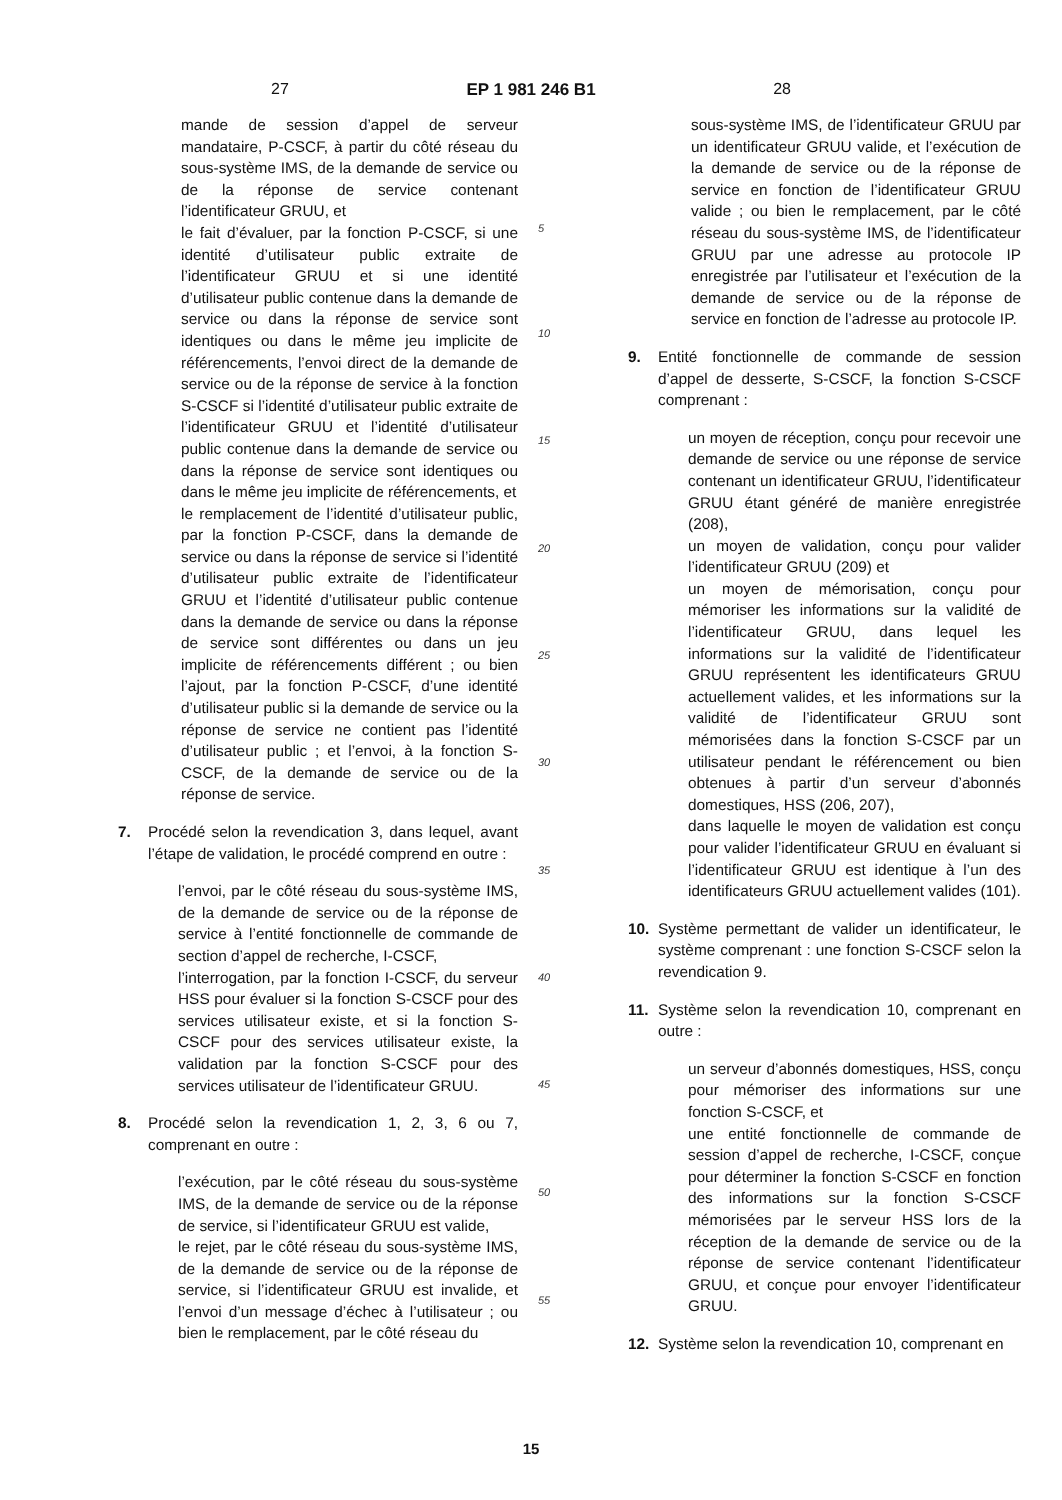27 EP 1 981 246 B1 28
mande de session d’appel de serveur mandataire, P-CSCF, à partir du côté réseau du sous-système IMS, de la demande de service ou de la réponse de service contenant l’identificateur GRUU, et
le fait d’évaluer, par la fonction P-CSCF, si une identité d’utilisateur public extraite de l’identificateur GRUU et si une identité d’utilisateur public contenue dans la demande de service ou dans la réponse de service sont identiques ou dans le même jeu implicite de référencements, l’envoi direct de la demande de service ou de la réponse de service à la fonction S-CSCF si l’identité d’utilisateur public extraite de l’identificateur GRUU et l’identité d’utilisateur public contenue dans la demande de service ou dans la réponse de service sont identiques ou dans le même jeu implicite de référencements, et
le remplacement de l’identité d’utilisateur public, par la fonction P-CSCF, dans la demande de service ou dans la réponse de service si l’identité d’utilisateur public extraite de l’identificateur GRUU et l’identité d’utilisateur public contenue dans la demande de service ou dans la réponse de service sont différentes ou dans un jeu implicite de référencements différent ; ou bien l’ajout, par la fonction P-CSCF, d’une identité d’utilisateur public si la demande de service ou la réponse de service ne contient pas l’identité d’utilisateur public ; et l’envoi, à la fonction S-CSCF, de la demande de service ou de la réponse de service.
7. Procédé selon la revendication 3, dans lequel, avant l’étape de validation, le procédé comprend en outre :
l’envoi, par le côté réseau du sous-système IMS, de la demande de service ou de la réponse de service à l’entité fonctionnelle de commande de section d’appel de recherche, I-CSCF,
l’interrogation, par la fonction I-CSCF, du serveur HSS pour évaluer si la fonction S-CSCF pour des services utilisateur existe, et si la fonction S-CSCF pour des services utilisateur existe, la validation par la fonction S-CSCF pour des services utilisateur de l’identificateur GRUU.
8. Procédé selon la revendication 1, 2, 3, 6 ou 7, comprenant en outre :
l’exécution, par le côté réseau du sous-système IMS, de la demande de service ou de la réponse de service, si l’identificateur GRUU est valide,
le rejet, par le côté réseau du sous-système IMS, de la demande de service ou de la réponse de service, si l’identificateur GRUU est invalide, et l’envoi d’un message d’échec à l’utilisateur ; ou bien le remplacement, par le côté réseau du
5
10
15
20
25
30
35
40
45
50
55
sous-système IMS, de l’identificateur GRUU par un identificateur GRUU valide, et l’exécution de la demande de service ou de la réponse de service en fonction de l’identificateur GRUU valide ; ou bien le remplacement, par le côté réseau du sous-système IMS, de l’identificateur GRUU par une adresse au protocole IP enregistrée par l’utilisateur et l’exécution de la demande de service ou de la réponse de service en fonction de l’adresse au protocole IP.
9. Entité fonctionnelle de commande de session d’appel de desserte, S-CSCF, la fonction S-CSCF comprenant :
un moyen de réception, conçu pour recevoir une demande de service ou une réponse de service contenant un identificateur GRUU, l’identificateur GRUU étant généré de manière enregistrée (208),
un moyen de validation, conçu pour valider l’identificateur GRUU (209) et
un moyen de mémorisation, conçu pour mémoriser les informations sur la validité de l’identificateur GRUU, dans lequel les informations sur la validité de l’identificateur GRUU représentent les identificateurs GRUU actuellement valides, et les informations sur la validité de l’identificateur GRUU sont mémorisées dans la fonction S-CSCF par un utilisateur pendant le référencement ou bien obtenues à partir d’un serveur d’abonnés domestiques, HSS (206, 207),
dans laquelle le moyen de validation est conçu pour valider l’identificateur GRUU en évaluant si l’identificateur GRUU est identique à l’un des identificateurs GRUU actuellement valides (101).
10. Système permettant de valider un identificateur, le système comprenant : une fonction S-CSCF selon la revendication 9.
11. Système selon la revendication 10, comprenant en outre :
un serveur d’abonnés domestiques, HSS, conçu pour mémoriser des informations sur une fonction S-CSCF, et
une entité fonctionnelle de commande de session d’appel de recherche, I-CSCF, conçue pour déterminer la fonction S-CSCF en fonction des informations sur la fonction S-CSCF mémorisées par le serveur HSS lors de la réception de la demande de service ou de la réponse de service contenant l’identificateur GRUU, et conçue pour envoyer l’identificateur GRUU.
12. Système selon la revendication 10, comprenant en
15